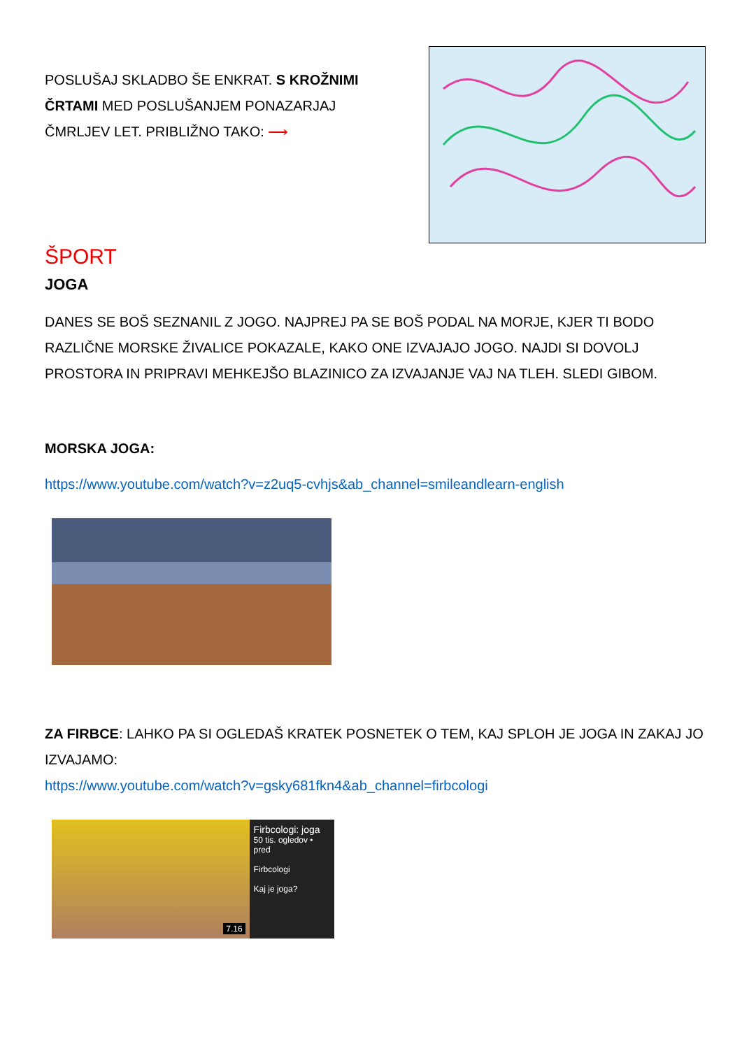POSLUŠAJ SKLADBO ŠE ENKRAT. S KROŽNIMI ČRTAMI MED POSLUŠANJEM PONAZARJAJ ČMRLJEV LET. PRIBLIŽNO TAKO: ⟶
ŠPORT
JOGA
DANES SE BOŠ SEZNANIL Z JOGO. NAJPREJ PA SE BOŠ PODAL NA MORJE, KJER TI BODO RAZLIČNE MORSKE ŽIVALICE POKAZALE, KAKO ONE IZVAJAJO JOGO. NAJDI SI DOVOLJ PROSTORA IN PRIPRAVI MEHKEJŠO BLAZINICO ZA IZVAJANJE VAJ NA TLEH. SLEDI GIBOM.
MORSKA JOGA:
https://www.youtube.com/watch?v=z2uq5-cvhjs&ab_channel=smileandlearn-english
ZA FIRBCE: LAHKO PA SI OGLEDAŠ KRATEK POSNETEK O TEM, KAJ SPLOH JE JOGA IN ZAKAJ JO IZVAJAMO:
https://www.youtube.com/watch?v=gsky681fkn4&ab_channel=firbcologi
7.16
Firbcologi: joga
50 tis. ogledov • pred
Firbcologi
Kaj je joga?